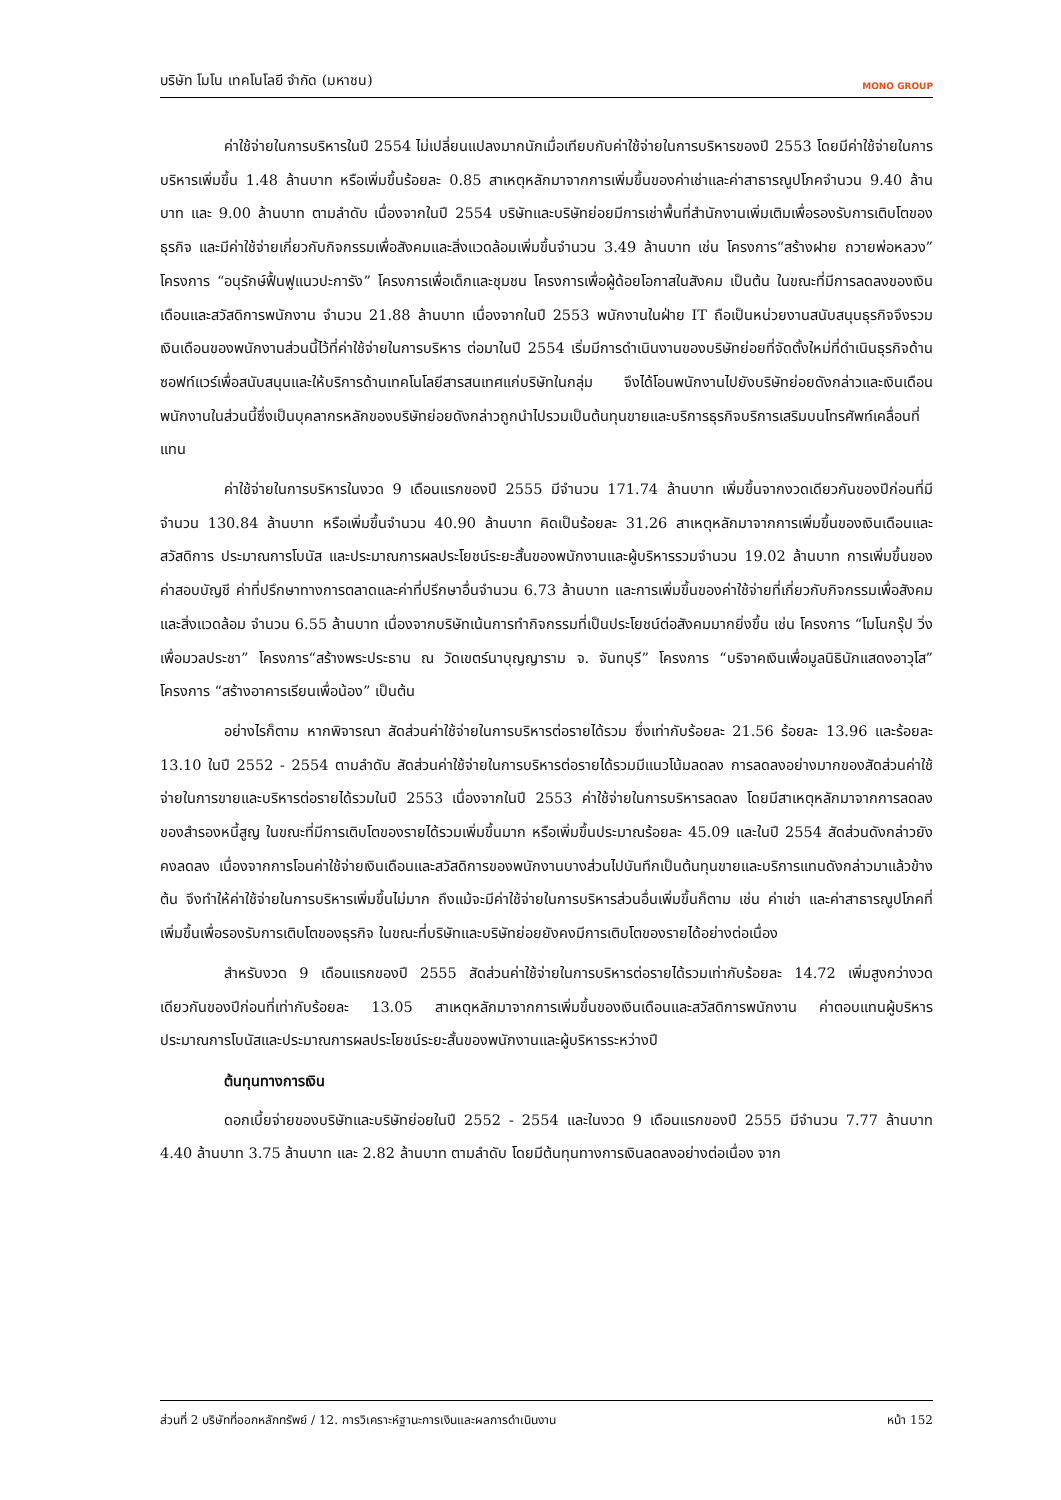บริษัท โมโน เทคโนโลยี จำกัด (มหาชน) MONO GROUP
ค่าใช้จ่ายในการบริหารในปี 2554 ไม่เปลี่ยนแปลงมากนักเมื่อเทียบกับค่าใช้จ่ายในการบริหารของปี 2553 โดยมีค่าใช้จ่ายในการบริหารเพิ่มขึ้น 1.48 ล้านบาท หรือเพิ่มขึ้นร้อยละ 0.85 สาเหตุหลักมาจากการเพิ่มขึ้นของค่าเช่าและค่าสาธารณูปโภคจำนวน 9.40 ล้านบาท และ 9.00 ล้านบาท ตามลำดับ เนื่องจากในปี 2554 บริษัทและบริษัทย่อยมีการเช่าพื้นที่สำนักงานเพิ่มเติมเพื่อรองรับการเติบโตของธุรกิจ และมีค่าใช้จ่ายเกี่ยวกับกิจกรรมเพื่อสังคมและสิ่งแวดล้อมเพิ่มขึ้นจำนวน 3.49 ล้านบาท เช่น โครงการ“สร้างฝาย ถวายพ่อหลวง” โครงการ “อนุรักษ์ฟื้นฟูแนวปะการัง” โครงการเพื่อเด็กและชุมชน โครงการเพื่อผู้ด้อยโอกาสในสังคม เป็นต้น ในขณะที่มีการลดลงของเงินเดือนและสวัสดิการพนักงาน จำนวน 21.88 ล้านบาท เนื่องจากในปี 2553 พนักงานในฝ่าย IT ถือเป็นหน่วยงานสนับสนุนธุรกิจจึงรวมเงินเดือนของพนักงานส่วนนี้ไว้ที่ค่าใช้จ่ายในการบริหาร ต่อมาในปี 2554 เริ่มมีการดำเนินงานของบริษัทย่อยที่จัดตั้งใหม่ที่ดำเนินธุรกิจด้านซอฟท์แวร์เพื่อสนับสนุนและให้บริการด้านเทคโนโลยีสารสนเทศแก่บริษัทในกลุ่ม จึงได้โอนพนักงานไปยังบริษัทย่อยดังกล่าวและเงินเดือนพนักงานในส่วนนี้ซึ่งเป็นบุคลากรหลักของบริษัทย่อยดังกล่าวถูกนำไปรวมเป็นต้นทุนขายและบริการธุรกิจบริการเสริมบนโทรศัพท์เคลื่อนที่แทน
ค่าใช้จ่ายในการบริหารในงวด 9 เดือนแรกของปี 2555 มีจำนวน 171.74 ล้านบาท เพิ่มขึ้นจากงวดเดียวกันของปีก่อนที่มีจำนวน 130.84 ล้านบาท หรือเพิ่มขึ้นจำนวน 40.90 ล้านบาท คิดเป็นร้อยละ 31.26 สาเหตุหลักมาจากการเพิ่มขึ้นของเงินเดือนและสวัสดิการ ประมาณการโบนัส และประมาณการผลประโยชน์ระยะสั้นของพนักงานและผู้บริหารรวมจำนวน 19.02 ล้านบาท การเพิ่มขึ้นของค่าสอบบัญชี ค่าที่ปรึกษาทางการตลาดและค่าที่ปรึกษาอื่นจำนวน 6.73 ล้านบาท และการเพิ่มขึ้นของค่าใช้จ่ายที่เกี่ยวกับกิจกรรมเพื่อสังคมและสิ่งแวดล้อม จำนวน 6.55 ล้านบาท เนื่องจากบริษัทเน้นการทำกิจกรรมที่เป็นประโยชน์ต่อสังคมมากยิ่งขึ้น เช่น โครงการ “โมโนกรุ๊ป วิ่งเพื่อมวลประชา” โครงการ“สร้างพระประธาน ณ วัดเขตร์นาบุญญาราม จ. จันทบุรี” โครงการ “บริจาคเงินเพื่อมูลนิธินักแสดงอาวุโส” โครงการ “สร้างอาคารเรียนเพื่อน้อง” เป็นต้น
อย่างไรก็ตาม หากพิจารณา สัดส่วนค่าใช้จ่ายในการบริหารต่อรายได้รวม ซึ่งเท่ากับร้อยละ 21.56 ร้อยละ 13.96 และร้อยละ 13.10 ในปี 2552 - 2554 ตามลำดับ สัดส่วนค่าใช้จ่ายในการบริหารต่อรายได้รวมมีแนวโน้มลดลง การลดลงอย่างมากของสัดส่วนค่าใช้จ่ายในการขายและบริหารต่อรายได้รวมในปี 2553 เนื่องจากในปี 2553 ค่าใช้จ่ายในการบริหารลดลง โดยมีสาเหตุหลักมาจากการลดลงของสำรองหนี้สูญ ในขณะที่มีการเติบโตของรายได้รวมเพิ่มขึ้นมาก หรือเพิ่มขึ้นประมาณร้อยละ 45.09 และในปี 2554 สัดส่วนดังกล่าวยังคงลดลง เนื่องจากการโอนค่าใช้จ่ายเงินเดือนและสวัสดิการของพนักงานบางส่วนไปบันทึกเป็นต้นทุนขายและบริการแทนดังกล่าวมาแล้วข้างต้น จึงทำให้ค่าใช้จ่ายในการบริหารเพิ่มขึ้นไม่มาก ถึงแม้จะมีค่าใช้จ่ายในการบริหารส่วนอื่นเพิ่มขึ้นก็ตาม เช่น ค่าเช่า และค่าสาธารณูปโภคที่เพิ่มขึ้นเพื่อรองรับการเติบโตของธุรกิจ ในขณะที่บริษัทและบริษัทย่อยยังคงมีการเติบโตของรายได้อย่างต่อเนื่อง
สำหรับงวด 9 เดือนแรกของปี 2555 สัดส่วนค่าใช้จ่ายในการบริหารต่อรายได้รวมเท่ากับร้อยละ 14.72 เพิ่มสูงกว่างวดเดียวกันของปีก่อนที่เท่ากับร้อยละ 13.05 สาเหตุหลักมาจากการเพิ่มขึ้นของเงินเดือนและสวัสดิการพนักงาน ค่าตอบแทนผู้บริหาร ประมาณการโบนัสและประมาณการผลประโยชน์ระยะสั้นของพนักงานและผู้บริหารระหว่างปี
ต้นทุนทางการเงิน
ดอกเบี้ยจ่ายของบริษัทและบริษัทย่อยในปี 2552 - 2554 และในงวด 9 เดือนแรกของปี 2555 มีจำนวน 7.77 ล้านบาท 4.40 ล้านบาท 3.75 ล้านบาท และ 2.82 ล้านบาท ตามลำดับ โดยมีต้นทุนทางการเงินลดลงอย่างต่อเนื่อง จาก
ส่วนที่ 2 บริษัทที่ออกหลักทรัพย์ / 12. การวิเคราะห์ฐานะการเงินและผลการดำเนินงาน หน้า 152